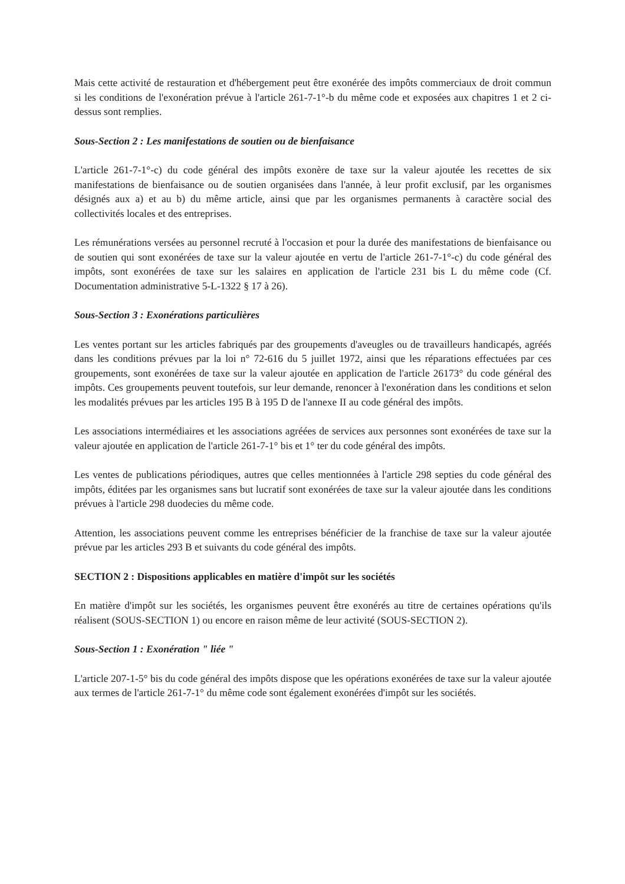Mais cette activité de restauration et d'hébergement peut être exonérée des impôts commerciaux de droit commun si les conditions de l'exonération prévue à l'article 261-7-1°-b du même code et exposées aux chapitres 1 et 2 ci-dessus sont remplies.
Sous-Section 2 : Les manifestations de soutien ou de bienfaisance
L'article 261-7-1°-c) du code général des impôts exonère de taxe sur la valeur ajoutée les recettes de six manifestations de bienfaisance ou de soutien organisées dans l'année, à leur profit exclusif, par les organismes désignés aux a) et au b) du même article, ainsi que par les organismes permanents à caractère social des collectivités locales et des entreprises.
Les rémunérations versées au personnel recruté à l'occasion et pour la durée des manifestations de bienfaisance ou de soutien qui sont exonérées de taxe sur la valeur ajoutée en vertu de l'article 261-7-1°-c) du code général des impôts, sont exonérées de taxe sur les salaires en application de l'article 231 bis L du même code (Cf. Documentation administrative 5-L-1322 § 17 à 26).
Sous-Section 3 : Exonérations particulières
Les ventes portant sur les articles fabriqués par des groupements d'aveugles ou de travailleurs handicapés, agréés dans les conditions prévues par la loi n° 72-616 du 5 juillet 1972, ainsi que les réparations effectuées par ces groupements, sont exonérées de taxe sur la valeur ajoutée en application de l'article 26173° du code général des impôts. Ces groupements peuvent toutefois, sur leur demande, renoncer à l'exonération dans les conditions et selon les modalités prévues par les articles 195 B à 195 D de l'annexe II au code général des impôts.
Les associations intermédiaires et les associations agréées de services aux personnes sont exonérées de taxe sur la valeur ajoutée en application de l'article 261-7-1° bis et 1° ter du code général des impôts.
Les ventes de publications périodiques, autres que celles mentionnées à l'article 298 septies du code général des impôts, éditées par les organismes sans but lucratif sont exonérées de taxe sur la valeur ajoutée dans les conditions prévues à l'article 298 duodecies du même code.
Attention, les associations peuvent comme les entreprises bénéficier de la franchise de taxe sur la valeur ajoutée prévue par les articles 293 B et suivants du code général des impôts.
SECTION 2 : Dispositions applicables en matière d'impôt sur les sociétés
En matière d'impôt sur les sociétés, les organismes peuvent être exonérés au titre de certaines opérations qu'ils réalisent (SOUS-SECTION 1) ou encore en raison même de leur activité (SOUS-SECTION 2).
Sous-Section 1 : Exonération " liée "
L'article 207-1-5° bis du code général des impôts dispose que les opérations exonérées de taxe sur la valeur ajoutée aux termes de l'article 261-7-1° du même code sont également exonérées d'impôt sur les sociétés.